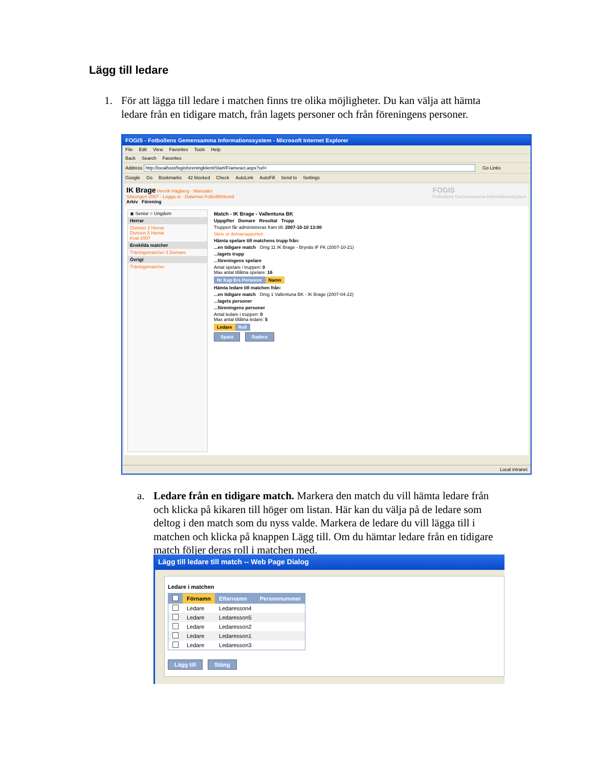Lägg till ledare
1. För att lägga till ledare i matchen finns tre olika möjligheter. Du kan välja att hämta ledare från en tidigare match, från lagets personer och från föreningens personer.
FOGIS - Fotbollens Gemensamma Informationssystem - Microsoft Internet Explorer
File Edit View Favorites Tools Help
Back Search Favorites
Address http://localhost/fogisforeningklient/Start/Frameset.aspx?url= Go Links
Google Go Bookmarks 42 blocked Check AutoLink AutoFill Send to Settings
IK Brage Henrik Hagberg · Manualer
Säsongen 2007 · Logga ut · Dalarnas Fotbollförbund
Arkiv Förening
FOGIS
Fotbollens Gemensamma Informationssystem
◉ Senior ○ Ungdom
Herrar
Division 2 Herrar
Division 5 Herrar
Kval 2007
Enskilda matcher
Träningsmatcher 3 Domare
Övrigt
Träningsmatcher
Match - IK Brage - Vallentuna BK
Uppgifter Domare Resultat Trupp
Truppen får administreras fram till: 2007-10-10 13:00
Skriv ut domarrapporten
Hämta spelare till matchens trupp från:
...en tidigare match Omg 11 IK Brage - Brynäs IF FK (2007-10-21)
...lagets trupp
...föreningens spelare
Antal spelare i truppen: 0
Max antal tillåtna spelare: 16
| Nr Kap Ers Personnr | Namn |
Hämta ledare till matchen från:
...en tidigare match Omg 1 Vallentuna BK - IK Brage (2007-04-22)
...lagets personer
...föreningens personer
Antal ledare i truppen: 0
Max antal tillåtna ledare: 5
| Ledare | Roll |
Spara Radera
Local intranet
a. Ledare från en tidigare match. Markera den match du vill hämta ledare från och klicka på kikaren till höger om listan. Här kan du välja på de ledare som deltog i den match som du nyss valde. Markera de ledare du vill lägga till i matchen och klicka på knappen Lägg till. Om du hämtar ledare från en tidigare match följer deras roll i matchen med.
Lägg till ledare till match -- Web Page Dialog
Ledare i matchen
| | Förnamn | Efternamn | Personnummer |
| --- | --- | --- | --- |
| | Ledare | Ledaresson4 | |
| | Ledare | Ledaresson5 | |
| | Ledare | Ledaresson2 | |
| | Ledare | Ledaresson1 | |
| | Ledare | Ledaresson3 | |
Lägg till Stäng